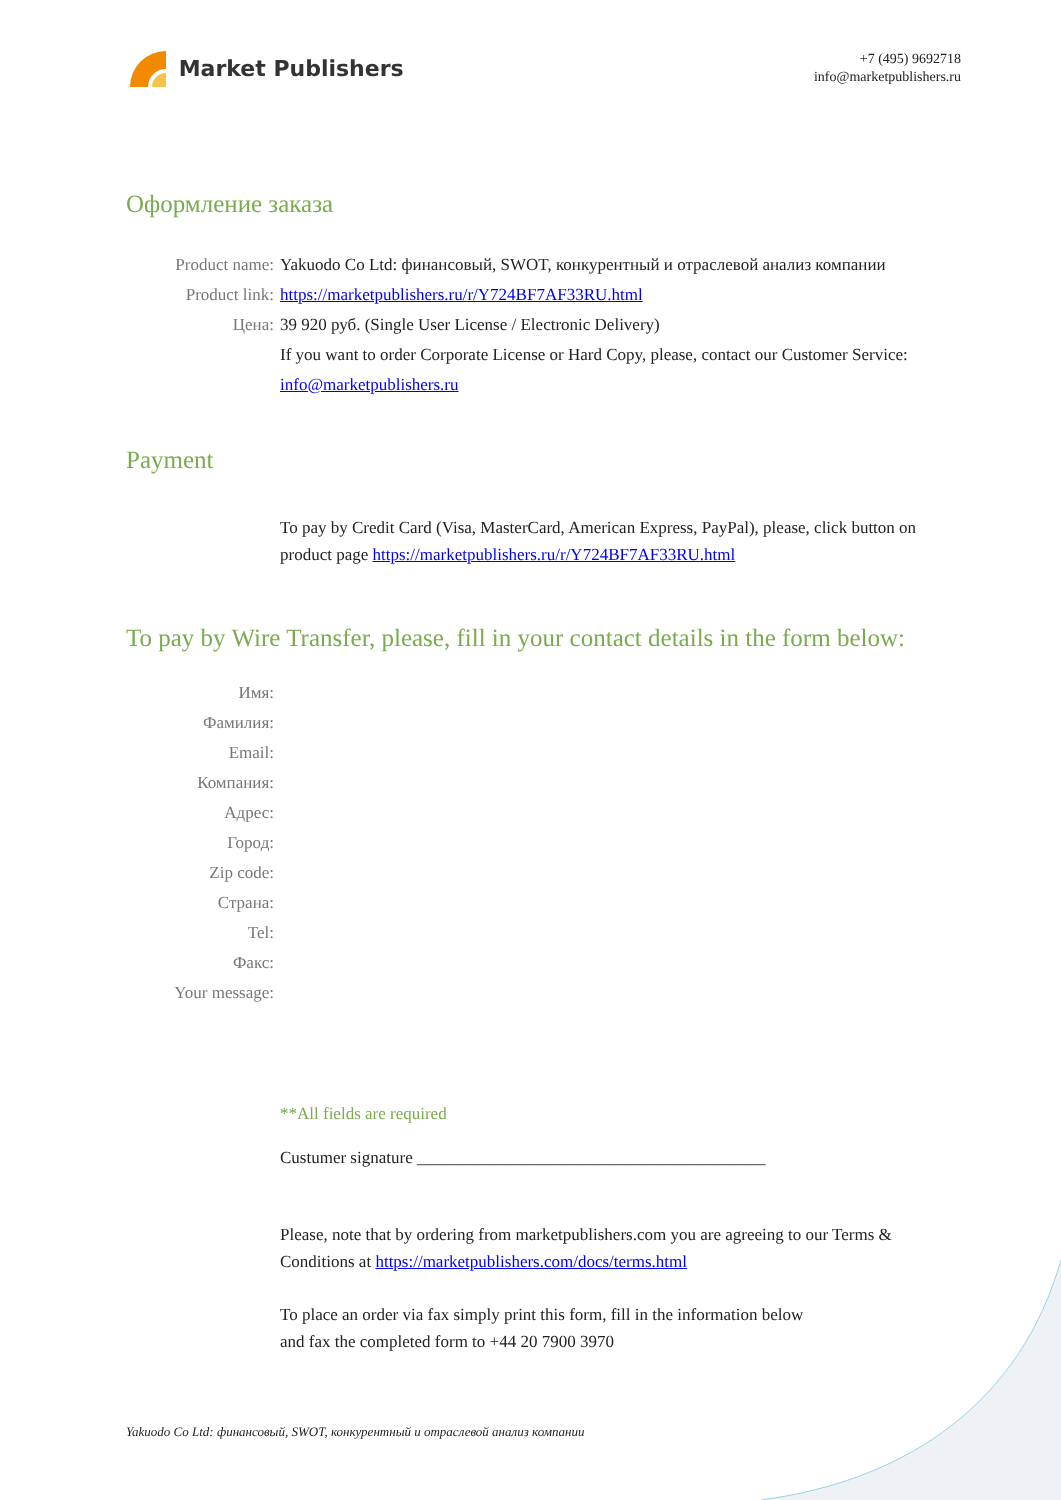Market Publishers
+7 (495) 9692718
info@marketpublishers.ru
Оформление заказа
Product name: Yakuodo Co Ltd: финансовый, SWOT, конкурентный и отраслевой анализ компании
Product link: https://marketpublishers.ru/r/Y724BF7AF33RU.html
Цена: 39 920 руб. (Single User License / Electronic Delivery)
If you want to order Corporate License or Hard Copy, please, contact our Customer Service:
info@marketpublishers.ru
Payment
To pay by Credit Card (Visa, MasterCard, American Express, PayPal), please, click button on product page https://marketpublishers.ru/r/Y724BF7AF33RU.html
To pay by Wire Transfer, please, fill in your contact details in the form below:
Имя:
Фамилия:
Email:
Компания:
Адрес:
Город:
Zip code:
Страна:
Tel:
Факс:
Your message:
**All fields are required
Custumer signature _________________________________________
Please, note that by ordering from marketpublishers.com you are agreeing to our Terms & Conditions at https://marketpublishers.com/docs/terms.html
To place an order via fax simply print this form, fill in the information below
and fax the completed form to +44 20 7900 3970
Yakuodo Co Ltd: финансовый, SWOT, конкурентный и отраслевой анализ компании